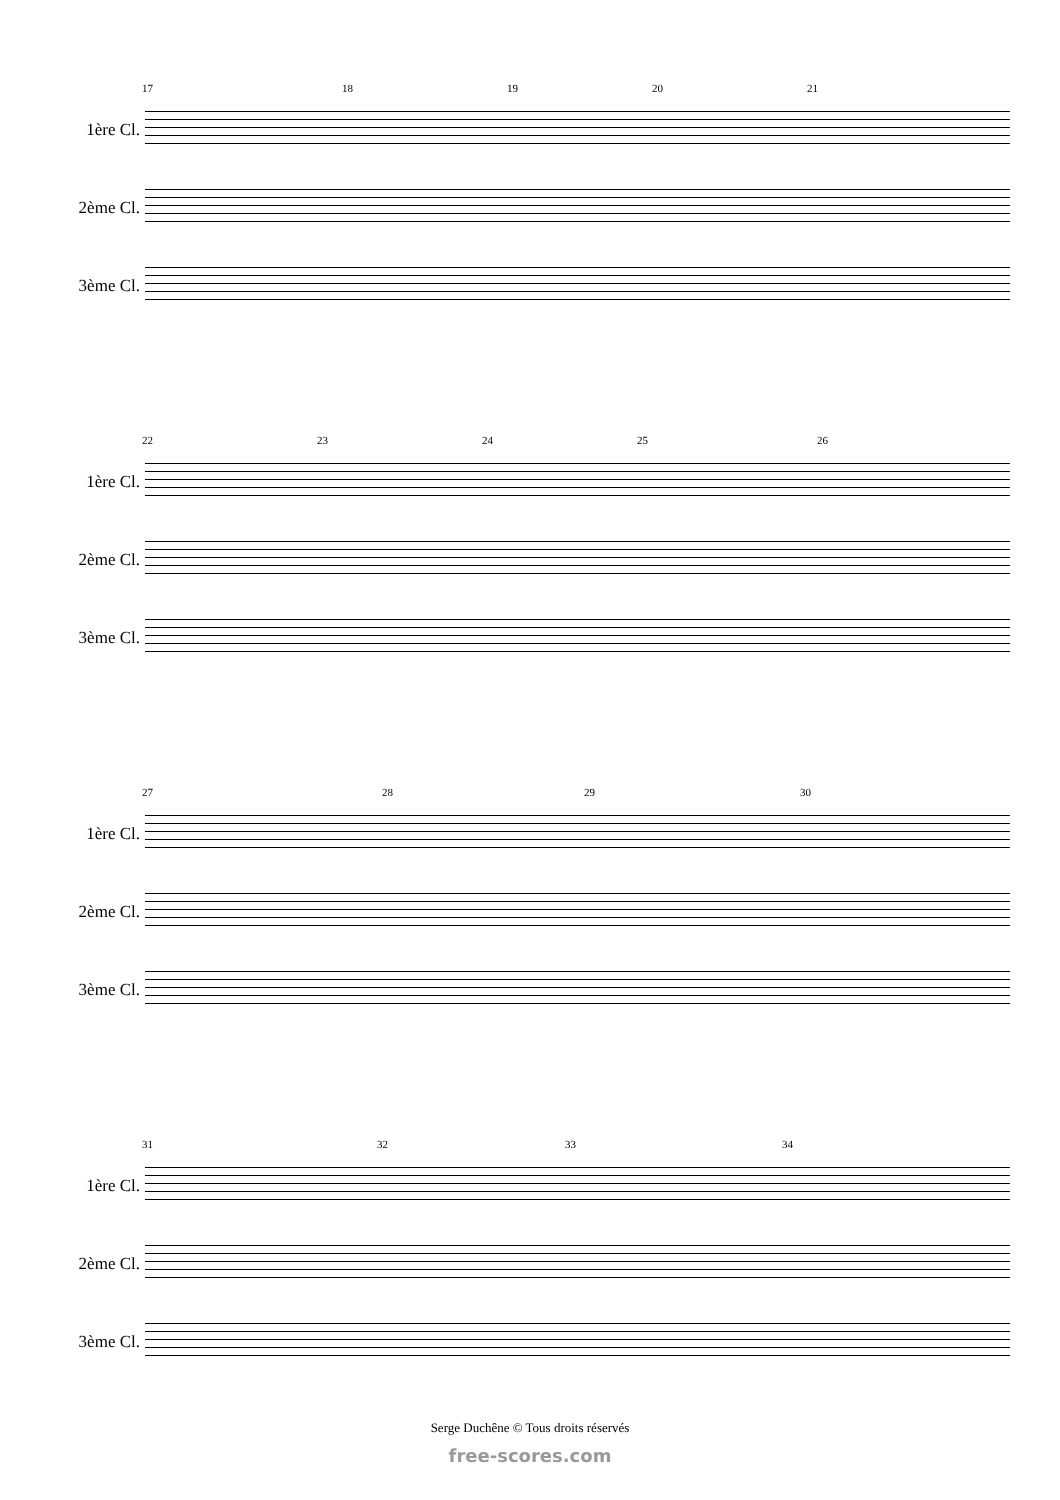17 18 19 20 21
1ère Cl.
2ème Cl.
3ème Cl.
22 23 24 25 26
1ère Cl.
2ème Cl.
3ème Cl.
27 28 29 30
1ère Cl.
2ème Cl.
3ème Cl.
31 32 33 34
1ère Cl.
2ème Cl.
3ème Cl.
Serge Duchêne © Tous droits réservés
free-scores.com